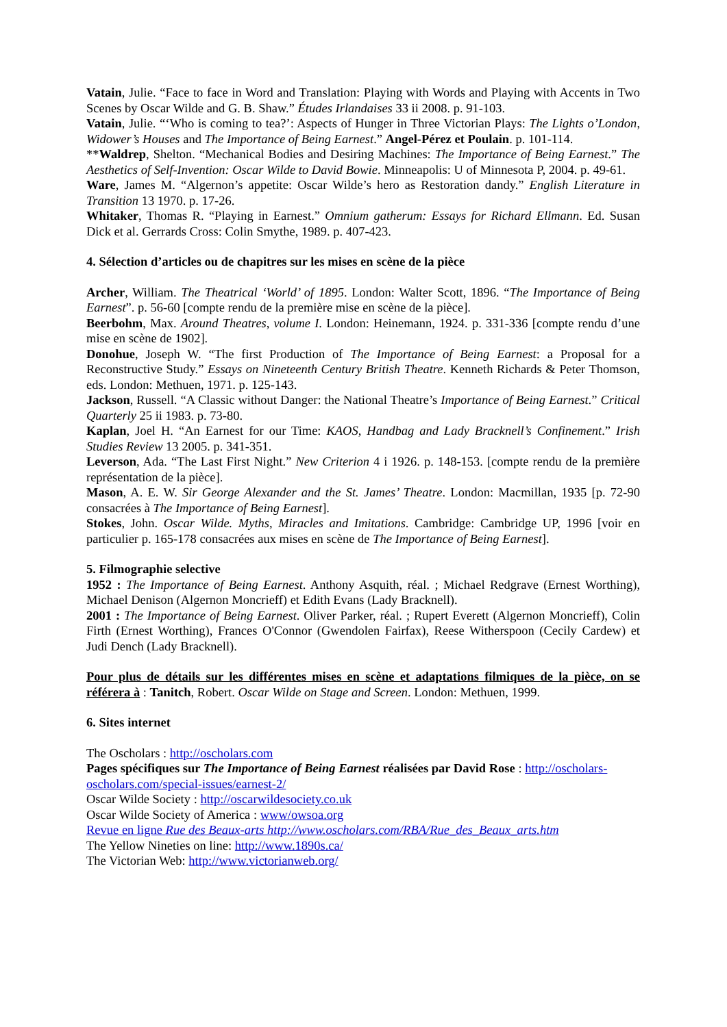Vatain, Julie. “Face to face in Word and Translation: Playing with Words and Playing with Accents in Two Scenes by Oscar Wilde and G. B. Shaw.” Études Irlandaises 33 ii 2008. p. 91-103.
Vatain, Julie. “‘Who is coming to tea?’: Aspects of Hunger in Three Victorian Plays: The Lights o’London, Widower’s Houses and The Importance of Being Earnest.” Angel-Pérez et Poulain. p. 101-114.
**Waldrep, Shelton. “Mechanical Bodies and Desiring Machines: The Importance of Being Earnest.” The Aesthetics of Self-Invention: Oscar Wilde to David Bowie. Minneapolis: U of Minnesota P, 2004. p. 49-61.
Ware, James M. “Algernon’s appetite: Oscar Wilde’s hero as Restoration dandy.” English Literature in Transition 13 1970. p. 17-26.
Whitaker, Thomas R. “Playing in Earnest.” Omnium gatherum: Essays for Richard Ellmann. Ed. Susan Dick et al. Gerrards Cross: Colin Smythe, 1989. p. 407-423.
4. Sélection d’articles ou de chapitres sur les mises en scène de la pièce
Archer, William. The Theatrical ‘World’ of 1895. London: Walter Scott, 1896. “The Importance of Being Earnest”. p. 56-60 [compte rendu de la première mise en scène de la pièce].
Beerbohm, Max. Around Theatres, volume I. London: Heinemann, 1924. p. 331-336 [compte rendu d’une mise en scène de 1902].
Donohue, Joseph W. “The first Production of The Importance of Being Earnest: a Proposal for a Reconstructive Study.” Essays on Nineteenth Century British Theatre. Kenneth Richards & Peter Thomson, eds. London: Methuen, 1971. p. 125-143.
Jackson, Russell. “A Classic without Danger: the National Theatre’s Importance of Being Earnest.” Critical Quarterly 25 ii 1983. p. 73-80.
Kaplan, Joel H. “An Earnest for our Time: KAOS, Handbag and Lady Bracknell’s Confinement.” Irish Studies Review 13 2005. p. 341-351.
Leverson, Ada. “The Last First Night.” New Criterion 4 i 1926. p. 148-153. [compte rendu de la première représentation de la pièce].
Mason, A. E. W. Sir George Alexander and the St. James’ Theatre. London: Macmillan, 1935 [p. 72-90 consacrées à The Importance of Being Earnest].
Stokes, John. Oscar Wilde. Myths, Miracles and Imitations. Cambridge: Cambridge UP, 1996 [voir en particulier p. 165-178 consacrées aux mises en scène de The Importance of Being Earnest].
5. Filmographie selective
1952 : The Importance of Being Earnest. Anthony Asquith, réal. ; Michael Redgrave (Ernest Worthing), Michael Denison (Algernon Moncrieff) et Edith Evans (Lady Bracknell).
2001 : The Importance of Being Earnest. Oliver Parker, réal. ; Rupert Everett (Algernon Moncrieff), Colin Firth (Ernest Worthing), Frances O'Connor (Gwendolen Fairfax), Reese Witherspoon (Cecily Cardew) et Judi Dench (Lady Bracknell).
Pour plus de détails sur les différentes mises en scène et adaptations filmiques de la pièce, on se référera à : Tanitch, Robert. Oscar Wilde on Stage and Screen. London: Methuen, 1999.
6. Sites internet
The Oscholars : http://oscholars.com
Pages spécifiques sur The Importance of Being Earnest réalisées par David Rose : http://oscholars-oscholars.com/special-issues/earnest-2/
Oscar Wilde Society : http://oscarwildesociety.co.uk
Oscar Wilde Society of America : www/owsoa.org
Revue en ligne Rue des Beaux-arts http://www.oscholars.com/RBA/Rue_des_Beaux_arts.htm
The Yellow Nineties on line: http://www.1890s.ca/
The Victorian Web: http://www.victorianweb.org/